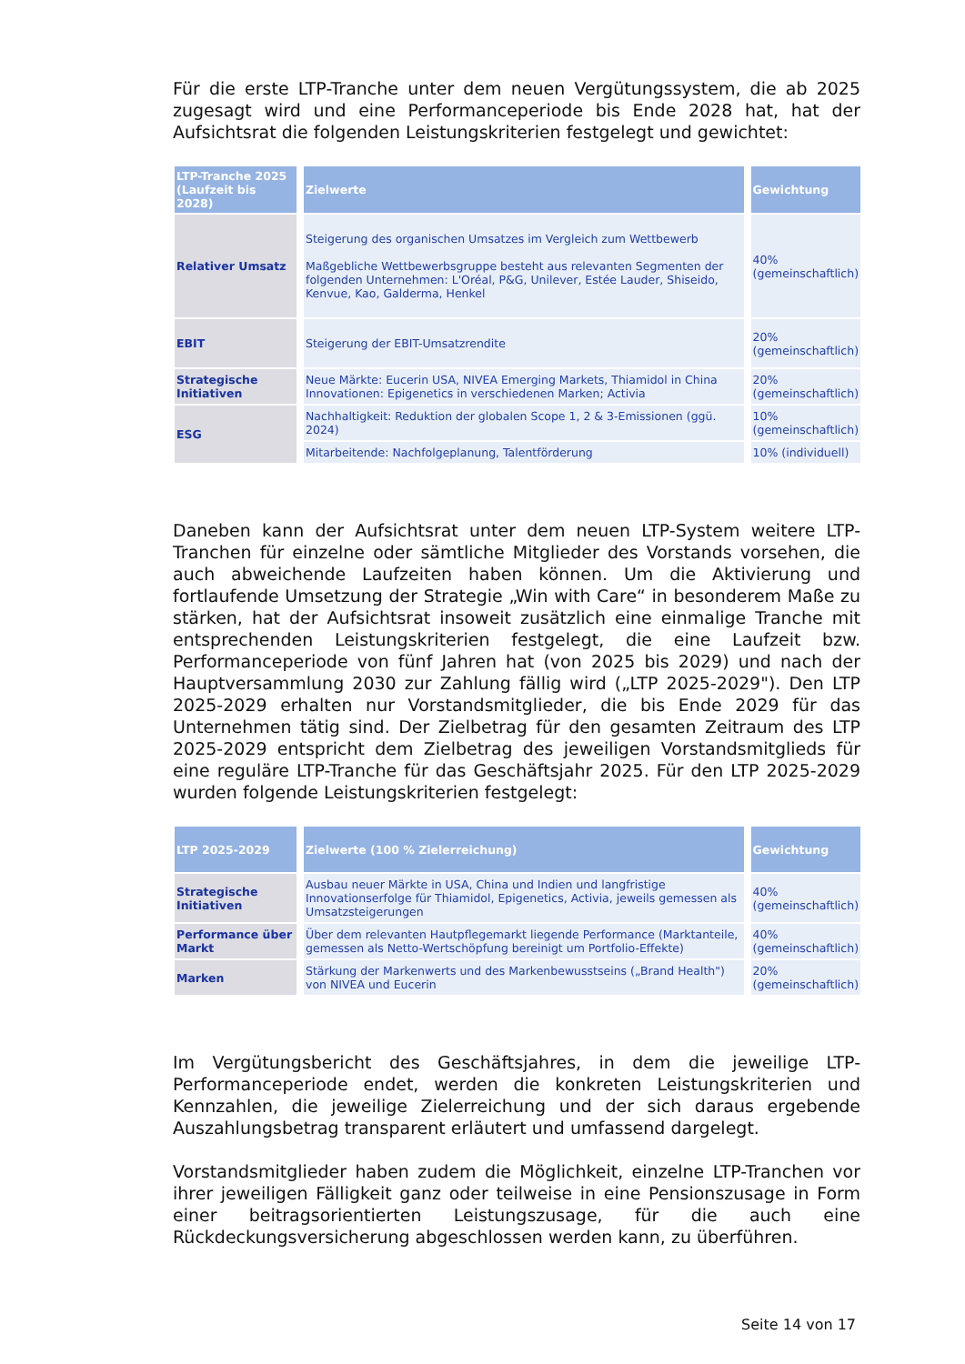Für die erste LTP-Tranche unter dem neuen Vergütungssystem, die ab 2025 zugesagt wird und eine Performanceperiode bis Ende 2028 hat, hat der Aufsichtsrat die folgenden Leistungskriterien festgelegt und gewichtet:
| LTP-Tranche 2025 (Laufzeit bis 2028) | Zielwerte | Gewichtung |
| --- | --- | --- |
| Relativer Umsatz | Steigerung des organischen Umsatzes im Vergleich zum Wettbewerb Maßgebliche Wettbewerbsgruppe besteht aus relevanten Segmenten der folgenden Unternehmen: L'Oréal, P&G, Unilever, Estée Lauder, Shiseido, Kenvue, Kao, Galderma, Henkel | 40% (gemeinschaftlich) |
| EBIT | Steigerung der EBIT-Umsatzrendite | 20% (gemeinschaftlich) |
| Strategische Initiativen | Neue Märkte: Eucerin USA, NIVEA Emerging Markets, Thiamidol in China Innovationen: Epigenetics in verschiedenen Marken; Activia | 20% (gemeinschaftlich) |
| ESG | Nachhaltigkeit: Reduktion der globalen Scope 1, 2 & 3-Emissionen (ggü. 2024) | 10% (gemeinschaftlich) |
| | Mitarbeitende: Nachfolgeplanung, Talentförderung | 10% (individuell) |
Daneben kann der Aufsichtsrat unter dem neuen LTP-System weitere LTP-Tranchen für einzelne oder sämtliche Mitglieder des Vorstands vorsehen, die auch abweichende Laufzeiten haben können. Um die Aktivierung und fortlaufende Umsetzung der Strategie „Win with Care“ in besonderem Maße zu stärken, hat der Aufsichtsrat insoweit zusätzlich eine einmalige Tranche mit entsprechenden Leistungskriterien festgelegt, die eine Laufzeit bzw. Performanceperiode von fünf Jahren hat (von 2025 bis 2029) und nach der Hauptversammlung 2030 zur Zahlung fällig wird („LTP 2025-2029"). Den LTP 2025-2029 erhalten nur Vorstandsmitglieder, die bis Ende 2029 für das Unternehmen tätig sind. Der Zielbetrag für den gesamten Zeitraum des LTP 2025-2029 entspricht dem Zielbetrag des jeweiligen Vorstandsmitglieds für eine reguläre LTP-Tranche für das Geschäftsjahr 2025. Für den LTP 2025-2029 wurden folgende Leistungskriterien festgelegt:
| LTP 2025-2029 | Zielwerte (100 % Zielerreichung) | Gewichtung |
| --- | --- | --- |
| Strategische Initiativen | Ausbau neuer Märkte in USA, China und Indien und langfristige Innovationserfolge für Thiamidol, Epigenetics, Activia, jeweils gemessen als Umsatzsteigerungen | 40% (gemeinschaftlich) |
| Performance über Markt | Über dem relevanten Hautpflegemarkt liegende Performance (Marktanteile, gemessen als Netto-Wertschöpfung bereinigt um Portfolio-Effekte) | 40% (gemeinschaftlich) |
| Marken | Stärkung der Markenwerts und des Markenbewusstseins („Brand Health") von NIVEA und Eucerin | 20% (gemeinschaftlich) |
Im Vergütungsbericht des Geschäftsjahres, in dem die jeweilige LTP-Performanceperiode endet, werden die konkreten Leistungskriterien und Kennzahlen, die jeweilige Zielerreichung und der sich daraus ergebende Auszahlungsbetrag transparent erläutert und umfassend dargelegt.
Vorstandsmitglieder haben zudem die Möglichkeit, einzelne LTP-Tranchen vor ihrer jeweiligen Fälligkeit ganz oder teilweise in eine Pensionszusage in Form einer beitragsorientierten Leistungszusage, für die auch eine Rückdeckungsversicherung abgeschlossen werden kann, zu überführen.
Seite 14 von 17